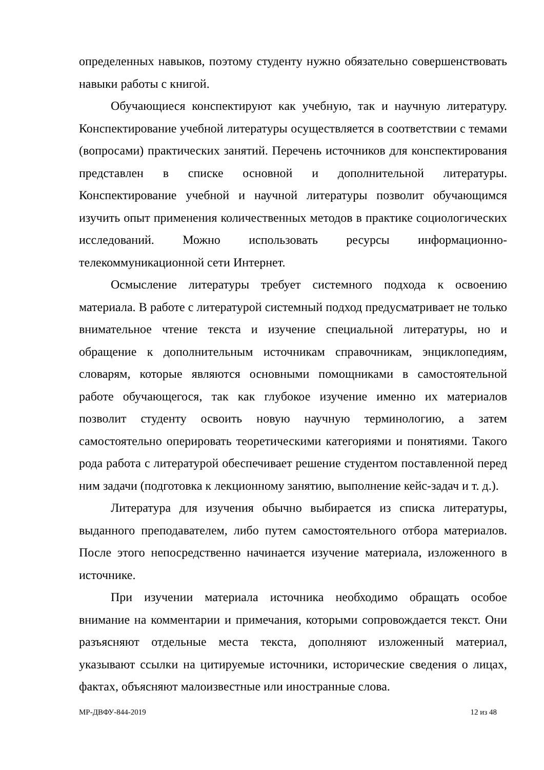определенных навыков, поэтому студенту нужно обязательно совершенствовать навыки работы с книгой.
Обучающиеся конспектируют как учебную, так и научную литературу. Конспектирование учебной литературы осуществляется в соответствии с темами (вопросами) практических занятий. Перечень источников для конспектирования представлен в списке основной и дополнительной литературы. Конспектирование учебной и научной литературы позволит обучающимся изучить опыт применения количественных методов в практике социологических исследований. Можно использовать ресурсы информационно-телекоммуникационной сети Интернет.
Осмысление литературы требует системного подхода к освоению материала. В работе с литературой системный подход предусматривает не только внимательное чтение текста и изучение специальной литературы, но и обращение к дополнительным источникам справочникам, энциклопедиям, словарям, которые являются основными помощниками в самостоятельной работе обучающегося, так как глубокое изучение именно их материалов позволит студенту освоить новую научную терминологию, а затем самостоятельно оперировать теоретическими категориями и понятиями. Такого рода работа с литературой обеспечивает решение студентом поставленной перед ним задачи (подготовка к лекционному занятию, выполнение кейс-задач и т. д.).
Литература для изучения обычно выбирается из списка литературы, выданного преподавателем, либо путем самостоятельного отбора материалов. После этого непосредственно начинается изучение материала, изложенного в источнике.
При изучении материала источника необходимо обращать особое внимание на комментарии и примечания, которыми сопровождается текст. Они разъясняют отдельные места текста, дополняют изложенный материал, указывают ссылки на цитируемые источники, исторические сведения о лицах, фактах, объясняют малоизвестные или иностранные слова.
МР-ДВФУ-844-2019 12 из 48